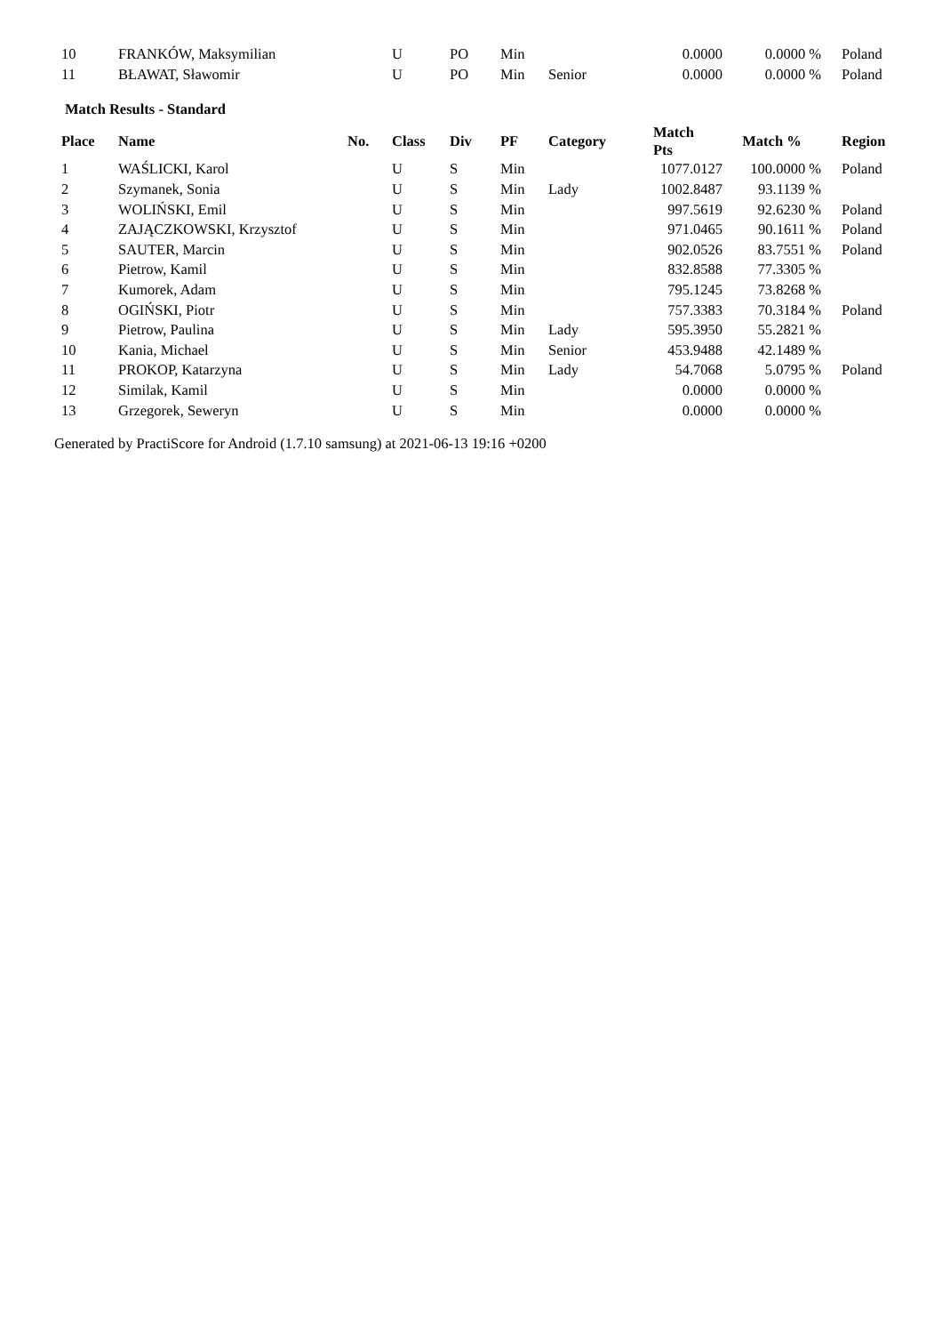| 10 | FRANKÓW, Maksymilian | | U | PO | Min | | 0.0000 | 0.0000 % | Poland |
| 11 | BŁAWAT, Sławomir | | U | PO | Min | Senior | 0.0000 | 0.0000 % | Poland |
Match Results - Standard
| Place | Name | No. | Class | Div | PF | Category | Match Pts | Match % | Region |
| --- | --- | --- | --- | --- | --- | --- | --- | --- | --- |
| 1 | WAŚLICKI, Karol | | U | S | Min | | 1077.0127 | 100.0000 % | Poland |
| 2 | Szymanek, Sonia | | U | S | Min | Lady | 1002.8487 | 93.1139 % | |
| 3 | WOLIŃSKI, Emil | | U | S | Min | | 997.5619 | 92.6230 % | Poland |
| 4 | ZAJĄCZKOWSKI, Krzysztof | | U | S | Min | | 971.0465 | 90.1611 % | Poland |
| 5 | SAUTER, Marcin | | U | S | Min | | 902.0526 | 83.7551 % | Poland |
| 6 | Pietrow, Kamil | | U | S | Min | | 832.8588 | 77.3305 % | |
| 7 | Kumorek, Adam | | U | S | Min | | 795.1245 | 73.8268 % | |
| 8 | OGIŃSKI, Piotr | | U | S | Min | | 757.3383 | 70.3184 % | Poland |
| 9 | Pietrow, Paulina | | U | S | Min | Lady | 595.3950 | 55.2821 % | |
| 10 | Kania, Michael | | U | S | Min | Senior | 453.9488 | 42.1489 % | |
| 11 | PROKOP, Katarzyna | | U | S | Min | Lady | 54.7068 | 5.0795 % | Poland |
| 12 | Similak, Kamil | | U | S | Min | | 0.0000 | 0.0000 % | |
| 13 | Grzegorek, Seweryn | | U | S | Min | | 0.0000 | 0.0000 % | |
Generated by PractiScore for Android (1.7.10 samsung) at 2021-06-13 19:16 +0200